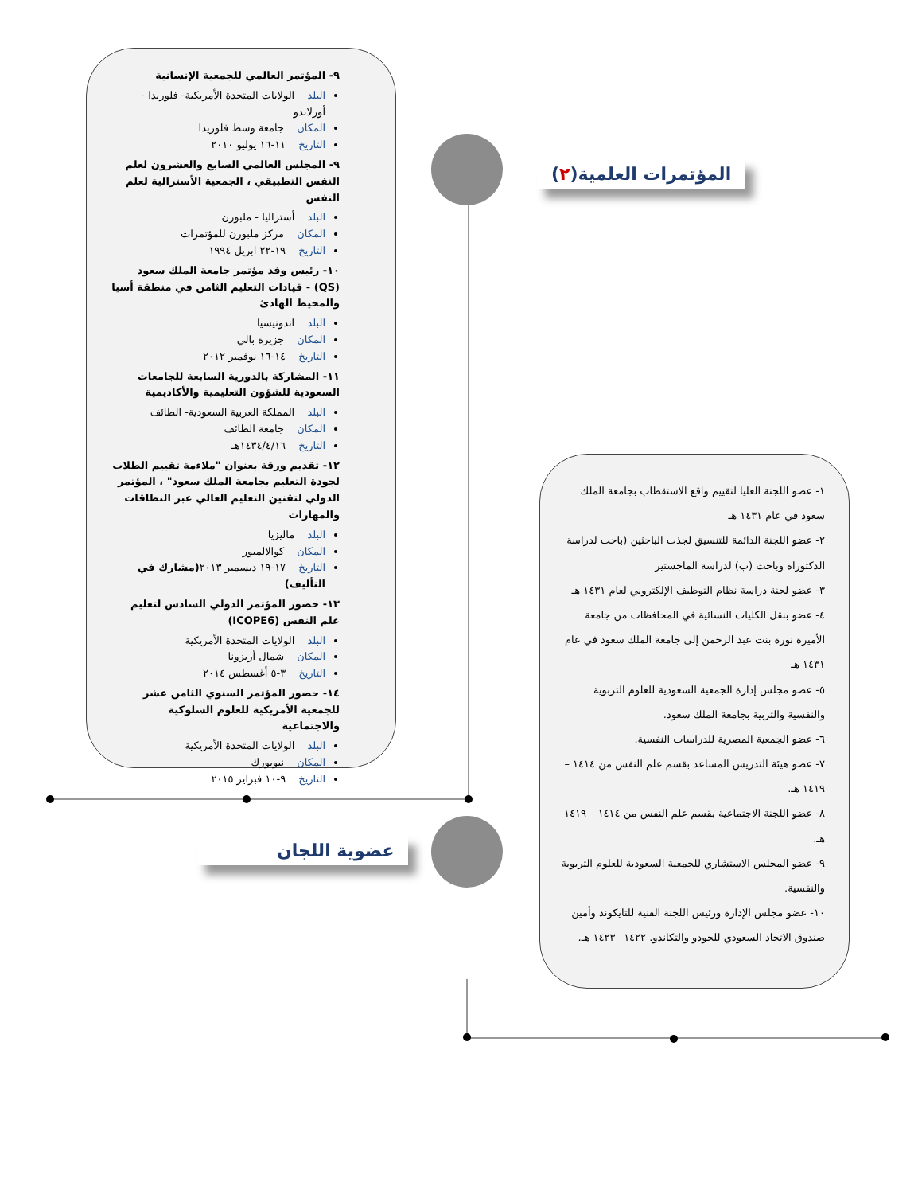المؤتمرات العلمية(٢)
عضوية اللجان
٩- المؤتمر العالمي للجمعية الإنسانية
البلد الولايات المتحدة الأمريكية- فلوريدا - أورلاندو
المكان جامعة وسط فلوريدا
التاريخ ١١-١٦ يوليو ٢٠١٠
٩- المجلس العالمي السابع والعشرون لعلم النفس التطبيقي ، الجمعية الأسترالية لعلم النفس
البلد أستراليا - ملبورن
المكان مركز ملبورن للمؤتمرات
التاريخ ١٩-٢٢ ابريل ١٩٩٤
١٠- رئيس وفد مؤتمر جامعة الملك سعود (QS) - قيادات التعليم الثامن في منطقة أسيا والمحيط الهادئ
البلد اندونيسيا
المكان جزيرة بالي
التاريخ ١٤-١٦ نوفمبر ٢٠١٢
١١- المشاركة بالدورية السابعة للجامعات السعودية للشؤون التعليمية والأكاديمية
البلد المملكة العربية السعودية- الطائف
المكان جامعة الطائف
التاريخ ١٤٣٤/٤/١٦هـ
١٢- تقديم ورقة بعنوان "ملاءمة تقييم الطلاب لجودة التعليم بجامعة الملك سعود" ، المؤتمر الدولي لتقنين التعليم العالي عبر النطاقات والمهارات
البلد ماليزيا
المكان كوالالمبور
التاريخ ١٧-١٩ ديسمبر ٢٠١٣(مشارك في التأليف)
١٣- حضور المؤتمر الدولي السادس لتعليم علم النفس (ICOPE6)
البلد الولايات المتحدة الأمريكية
المكان شمال أريزونا
التاريخ ٣-٥ أغسطس ٢٠١٤
١٤- حضور المؤتمر السنوي الثامن عشر للجمعية الأمريكية للعلوم السلوكية والاجتماعية
البلد الولايات المتحدة الأمريكية
المكان نيويورك
التاريخ ٩-١٠ فبراير ٢٠١٥
١- عضو اللجنة العليا لتقييم واقع الاستقطاب بجامعة الملك سعود في عام ١٤٣١ هـ
٢- عضو اللجنة الدائمة للتنسيق لجذب الباحثين (باحث لدراسة الدكتوراه وباحث (ب) لدراسة الماجستير
٣- عضو لجنة دراسة نظام التوظيف الإلكتروني لعام ١٤٣١ هـ
٤- عضو بنقل الكليات النسائية في المحافظات من جامعة الأميرة نورة بنت عبد الرحمن إلى جامعة الملك سعود في عام ١٤٣١ هـ
٥- عضو مجلس إدارة الجمعية السعودية للعلوم التربوية والنفسية والتربية بجامعة الملك سعود.
٦- عضو الجمعية المصرية للدراسات النفسية.
٧- عضو هيئة التدريس المساعد بقسم علم النفس من ١٤١٤ – ١٤١٩ هـ.
٨- عضو اللجنة الاجتماعية بقسم علم النفس من ١٤١٤ – ١٤١٩ هـ.
٩- عضو المجلس الاستشاري للجمعية السعودية للعلوم التربوية والنفسية.
١٠- عضو مجلس الإدارة ورئيس اللجنة الفنية للتايكوند وأمين صندوق الاتحاد السعودي للجودو والتكاندو. ١٤٢٢– ١٤٢٣ هـ.